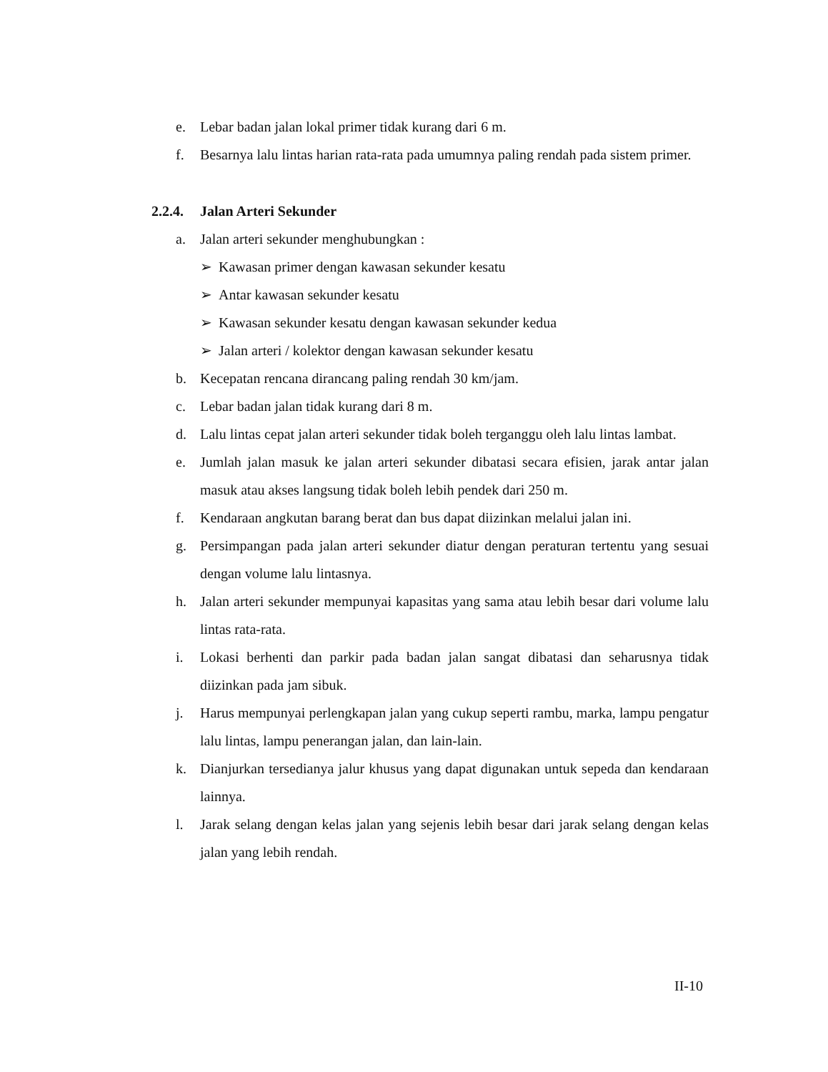e. Lebar badan jalan lokal primer tidak kurang dari 6 m.
f. Besarnya lalu lintas harian rata-rata pada umumnya paling rendah pada sistem primer.
2.2.4. Jalan Arteri Sekunder
a. Jalan arteri sekunder menghubungkan :
➢ Kawasan primer dengan kawasan sekunder kesatu
➢ Antar kawasan sekunder kesatu
➢ Kawasan sekunder kesatu dengan kawasan sekunder kedua
➢ Jalan arteri / kolektor dengan kawasan sekunder kesatu
b. Kecepatan rencana dirancang paling rendah 30 km/jam.
c. Lebar badan jalan tidak kurang dari 8 m.
d. Lalu lintas cepat jalan arteri sekunder tidak boleh terganggu oleh lalu lintas lambat.
e. Jumlah jalan masuk ke jalan arteri sekunder dibatasi secara efisien, jarak antar jalan masuk atau akses langsung tidak boleh lebih pendek dari 250 m.
f. Kendaraan angkutan barang berat dan bus dapat diizinkan melalui jalan ini.
g. Persimpangan pada jalan arteri sekunder diatur dengan peraturan tertentu yang sesuai dengan volume lalu lintasnya.
h. Jalan arteri sekunder mempunyai kapasitas yang sama atau lebih besar dari volume lalu lintas rata-rata.
i. Lokasi berhenti dan parkir pada badan jalan sangat dibatasi dan seharusnya tidak diizinkan pada jam sibuk.
j. Harus mempunyai perlengkapan jalan yang cukup seperti rambu, marka, lampu pengatur lalu lintas, lampu penerangan jalan, dan lain-lain.
k. Dianjurkan tersedianya jalur khusus yang dapat digunakan untuk sepeda dan kendaraan lainnya.
l. Jarak selang dengan kelas jalan yang sejenis lebih besar dari jarak selang dengan kelas jalan yang lebih rendah.
II-10